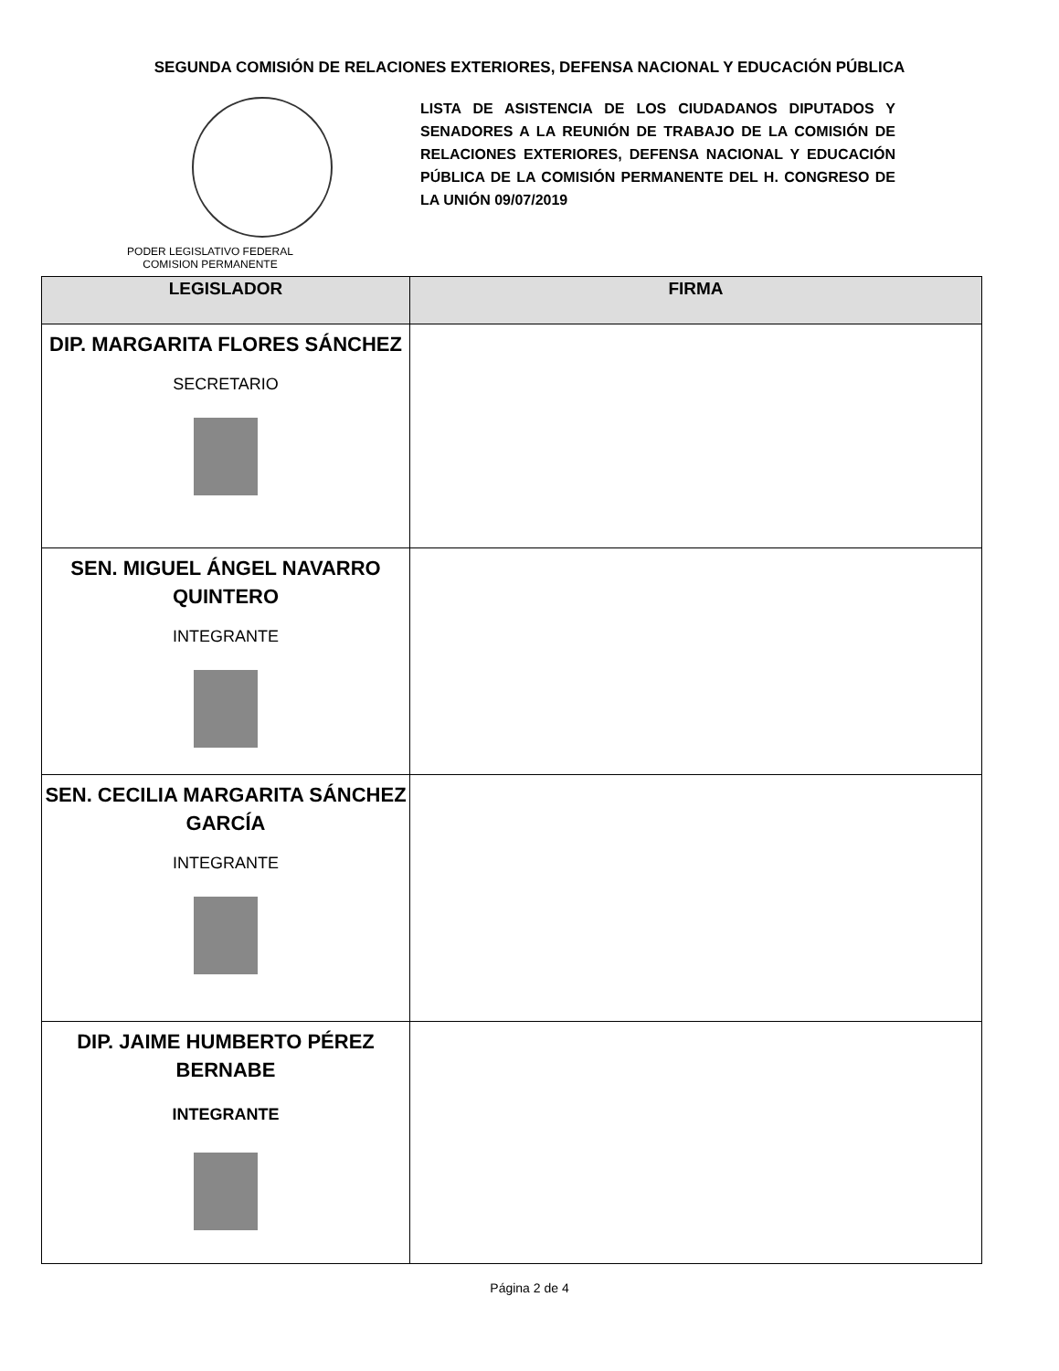SEGUNDA COMISIÓN DE RELACIONES EXTERIORES, DEFENSA NACIONAL Y EDUCACIÓN PÚBLICA
PODER LEGISLATIVO FEDERAL
COMISION PERMANENTE
LISTA DE ASISTENCIA DE LOS CIUDADANOS DIPUTADOS Y SENADORES A LA REUNIÓN DE TRABAJO DE LA COMISIÓN DE RELACIONES EXTERIORES, DEFENSA NACIONAL Y EDUCACIÓN PÚBLICA DE LA COMISIÓN PERMANENTE DEL H. CONGRESO DE LA UNIÓN 09/07/2019
| LEGISLADOR | FIRMA |
| --- | --- |
| DIP. MARGARITA FLORES SÁNCHEZ SECRETARIO | |
| SEN. MIGUEL ÁNGEL NAVARRO QUINTERO INTEGRANTE | |
| SEN. CECILIA MARGARITA SÁNCHEZ GARCÍA INTEGRANTE | |
| DIP. JAIME HUMBERTO PÉREZ BERNABE INTEGRANTE | |
Página 2 de 4